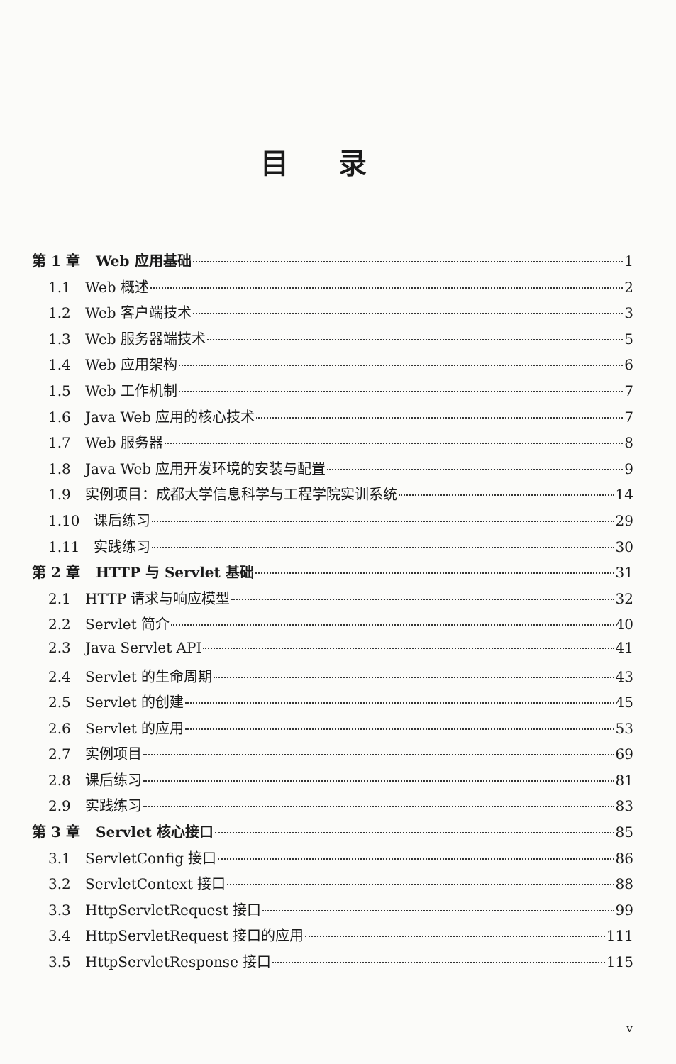目录
第 1 章 Web 应用基础 1
1.1 Web 概述 2
1.2 Web 客户端技术 3
1.3 Web 服务器端技术 5
1.4 Web 应用架构 6
1.5 Web 工作机制 7
1.6 Java Web 应用的核心技术 7
1.7 Web 服务器 8
1.8 Java Web 应用开发环境的安装与配置 9
1.9 实例项目：成都大学信息科学与工程学院实训系统 14
1.10 课后练习 29
1.11 实践练习 30
第 2 章 HTTP 与 Servlet 基础 31
2.1 HTTP 请求与响应模型 32
2.2 Servlet 简介 40
2.3 Java Servlet API 41
2.4 Servlet 的生命周期 43
2.5 Servlet 的创建 45
2.6 Servlet 的应用 53
2.7 实例项目 69
2.8 课后练习 81
2.9 实践练习 83
第 3 章 Servlet 核心接口 85
3.1 ServletConfig 接口 86
3.2 ServletContext 接口 88
3.3 HttpServletRequest 接口 99
3.4 HttpServletRequest 接口的应用 111
3.5 HttpServletResponse 接口 115
v